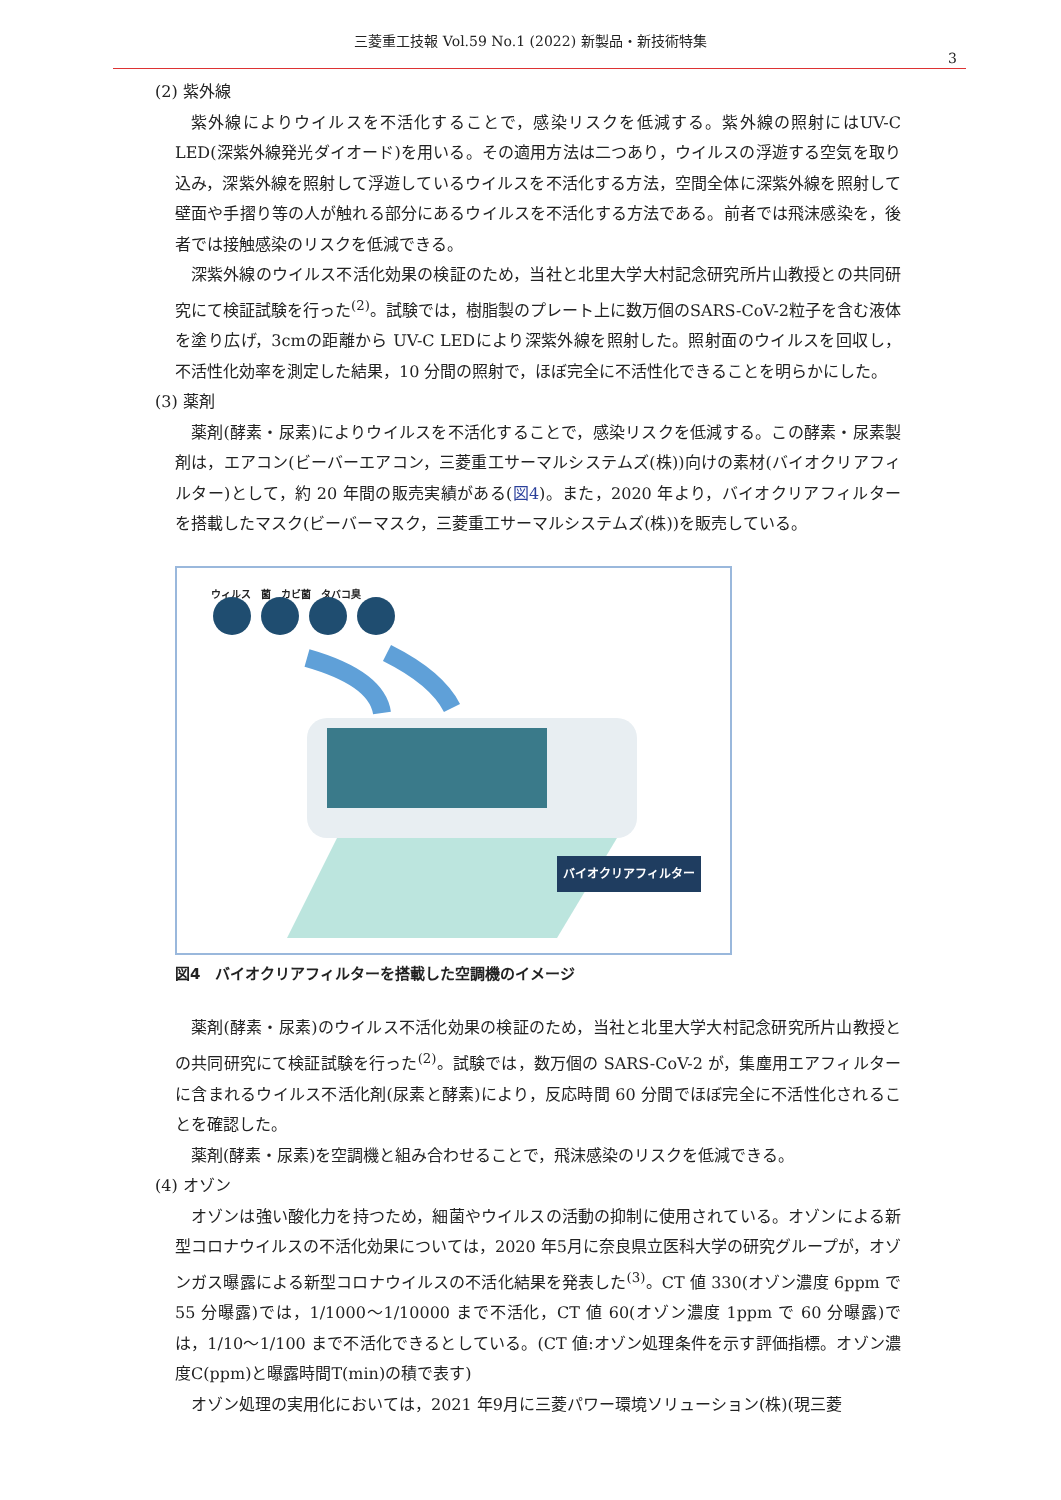三菱重工技報 Vol.59 No.1 (2022) 新製品・新技術特集
3
(2) 紫外線
紫外線によりウイルスを不活化することで，感染リスクを低減する。紫外線の照射にはUV-C LED(深紫外線発光ダイオード)を用いる。その適用方法は二つあり，ウイルスの浮遊する空気を取り込み，深紫外線を照射して浮遊しているウイルスを不活化する方法，空間全体に深紫外線を照射して壁面や手摺り等の人が触れる部分にあるウイルスを不活化する方法である。前者では飛沫感染を，後者では接触感染のリスクを低減できる。
深紫外線のウイルス不活化効果の検証のため，当社と北里大学大村記念研究所片山教授との共同研究にて検証試験を行った<sup>(2)</sup>。試験では，樹脂製のプレート上に数万個のSARS-CoV-2粒子を含む液体を塗り広げ，3cmの距離から UV-C LEDにより深紫外線を照射した。照射面のウイルスを回収し，不活性化効率を測定した結果，10 分間の照射で，ほぼ完全に不活性化できることを明らかにした。
(3) 薬剤
薬剤(酵素・尿素)によりウイルスを不活化することで，感染リスクを低減する。この酵素・尿素製剤は，エアコン(ビーバーエアコン，三菱重工サーマルシステムズ(株))向けの素材(バイオクリアフィルター)として，約 20 年間の販売実績がある(図4)。また，2020 年より，バイオクリアフィルターを搭載したマスク(ビーバーマスク，三菱重工サーマルシステムズ(株))を販売している。
ウィルス　菌　カビ菌　タバコ臭
バイオクリアフィルター
図4　バイオクリアフィルターを搭載した空調機のイメージ
薬剤(酵素・尿素)のウイルス不活化効果の検証のため，当社と北里大学大村記念研究所片山教授との共同研究にて検証試験を行った<sup>(2)</sup>。試験では，数万個の SARS-CoV-2 が，集塵用エアフィルターに含まれるウイルス不活化剤(尿素と酵素)により，反応時間 60 分間でほぼ完全に不活性化されることを確認した。
薬剤(酵素・尿素)を空調機と組み合わせることで，飛沫感染のリスクを低減できる。
(4) オゾン
オゾンは強い酸化力を持つため，細菌やウイルスの活動の抑制に使用されている。オゾンによる新型コロナウイルスの不活化効果については，2020 年5月に奈良県立医科大学の研究グループが，オゾンガス曝露による新型コロナウイルスの不活化結果を発表した<sup>(3)</sup>。CT 値 330(オゾン濃度 6ppm で 55 分曝露)では，1/1000～1/10000 まで不活化，CT 値 60(オゾン濃度 1ppm で 60 分曝露)では，1/10～1/100 まで不活化できるとしている。(CT 値:オゾン処理条件を示す評価指標。オゾン濃度C(ppm)と曝露時間T(min)の積で表す)
オゾン処理の実用化においては，2021 年9月に三菱パワー環境ソリューション(株)(現三菱